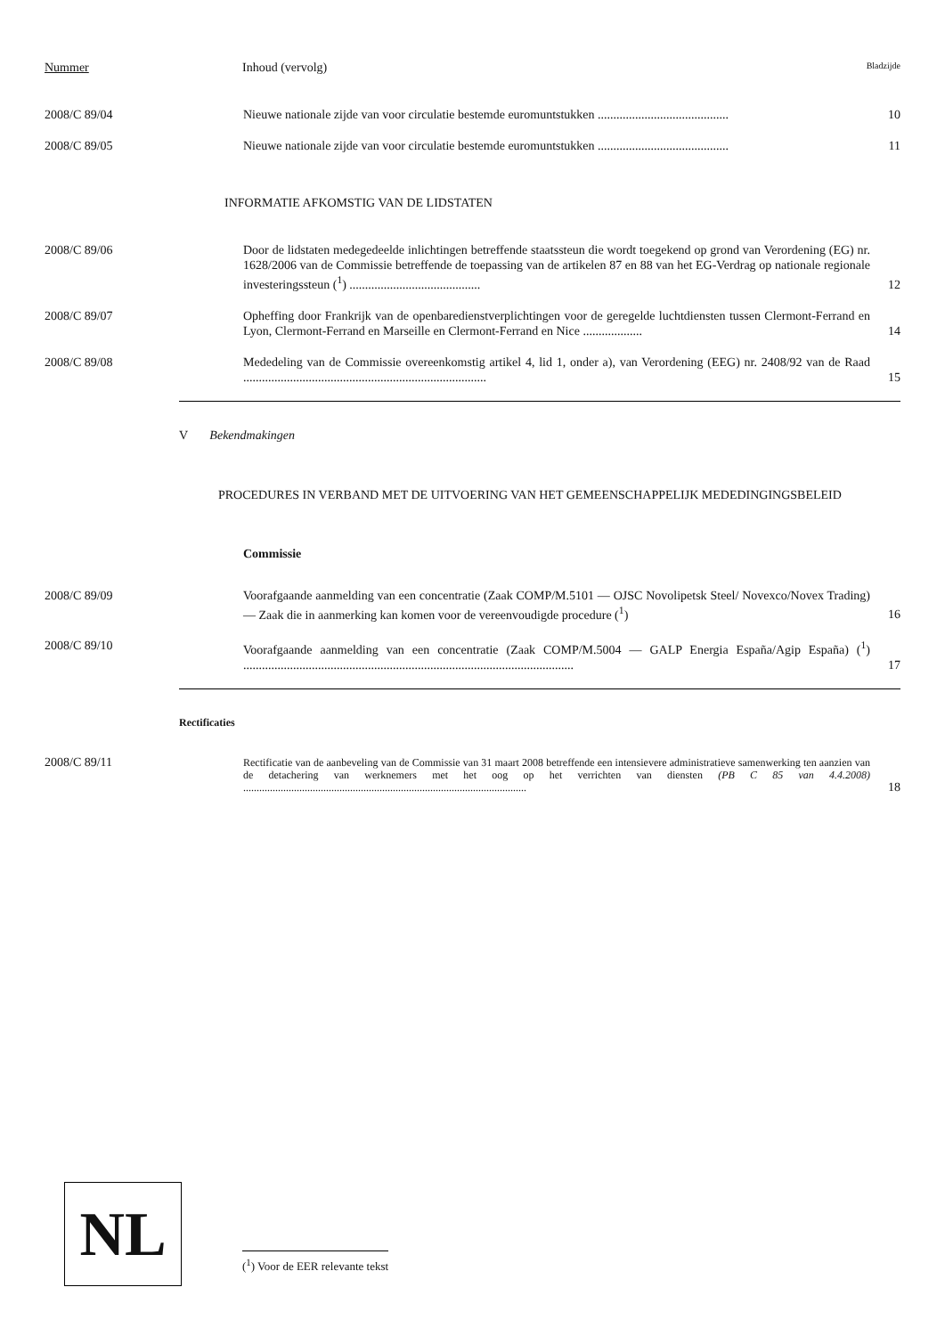Nummer Inhoud (vervolg) Bladzijde
2008/C 89/04 Nieuwe nationale zijde van voor circulatie bestemde euromuntstukken ..........................................
10
2008/C 89/05 Nieuwe nationale zijde van voor circulatie bestemde euromuntstukken ..........................................
11
INFORMATIE AFKOMSTIG VAN DE LIDSTATEN
2008/C 89/06 Door de lidstaten medegedeelde inlichtingen betreffende staatssteun die wordt toegekend op grond van Verordening (EG) nr. 1628/2006 van de Commissie betreffende de toepassing van de artikelen 87 en 88 van het EG-Verdrag op nationale regionale investeringssteun (<sup>1</sup>) ..........................................
12
2008/C 89/07 Opheffing door Frankrijk van de openbaredienstverplichtingen voor de geregelde luchtdiensten tussen Clermont-Ferrand en Lyon, Clermont-Ferrand en Marseille en Clermont-Ferrand en Nice ...................
14
2008/C 89/08 Mededeling van de Commissie overeenkomstig artikel 4, lid 1, onder a), van Verordening (EEG) nr. 2408/92 van de Raad ..............................................................................
15
V Bekendmakingen
PROCEDURES IN VERBAND MET DE UITVOERING VAN HET GEMEENSCHAPPELIJK MEDEDINGINGSBELEID
Commissie
2008/C 89/09 Voorafgaande aanmelding van een concentratie (Zaak COMP/M.5101 — OJSC Novolipetsk Steel/ Novexco/Novex Trading) — Zaak die in aanmerking kan komen voor de vereenvoudigde procedure (<sup>1</sup>)
16
2008/C 89/10 Voorafgaande aanmelding van een concentratie (Zaak COMP/M.5004 — GALP Energia España/Agip España) (<sup>1</sup>) ..........................................................................................................
17
Rectificaties
2008/C 89/11
Rectificatie van de aanbeveling van de Commissie van 31 maart 2008 betreffende een intensievere administratieve samenwerking ten aanzien van de detachering van werknemers met het oog op het verrichten van diensten (PB C 85 van 4.4.2008) ..........................................................................................................
18
NL
(<sup>1</sup>) Voor de EER relevante tekst